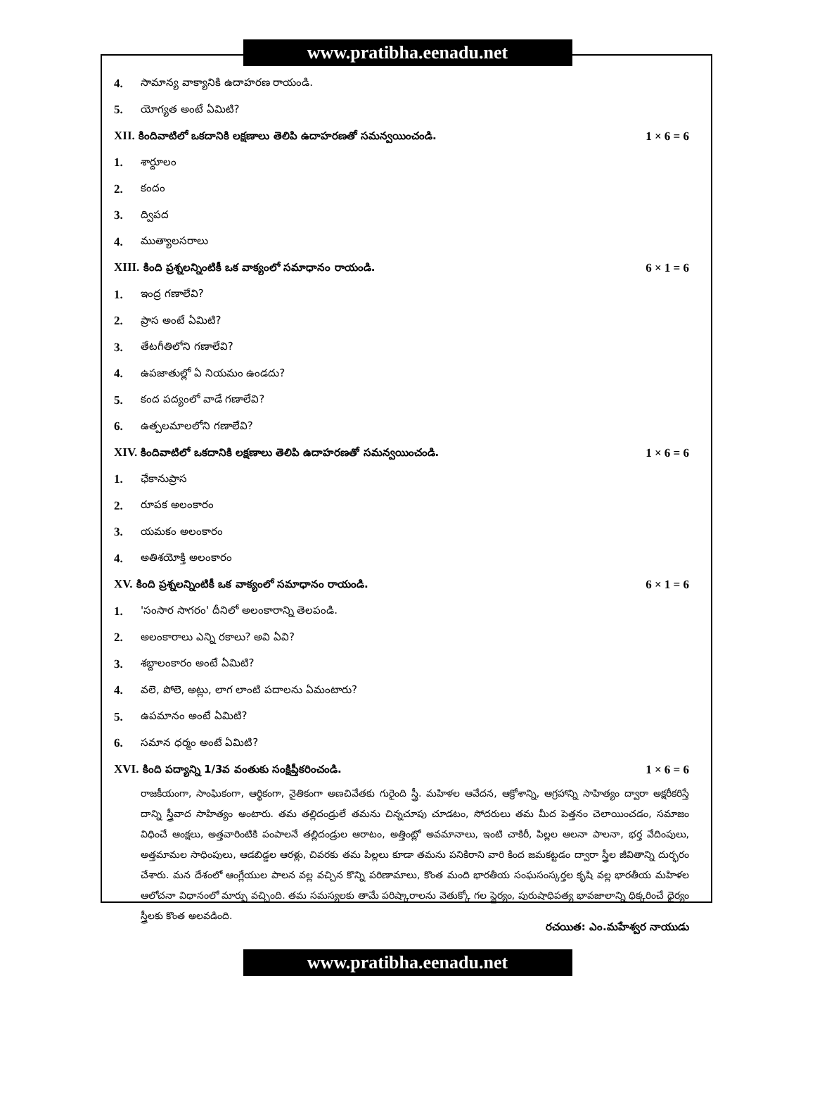www.pratibha.eenadu.net
4. సామాన్య వాక్యానికి ఉదాహరణ రాయండి.
5. యోగ్యత అంటే ఏమిటి?
XII. కిందివాటిలో ఒకదానికి లక్షణాలు తెలిపి ఉదాహరణతో సమన్వయించండి. 1 × 6 = 6
1. శార్దూలం
2. కందం
3. ద్విపద
4. ముత్యాలసరాలు
XIII. కింది ప్రశ్నలన్నింటికీ ఒక వాక్యంలో సమాధానం రాయండి. 6 × 1 = 6
1. ఇంద్ర గణాలేవి?
2. ప్రాస అంటే ఏమిటి?
3. తేటగీతిలోని గణాలేవి?
4. ఉపజాతుల్లో ఏ నియమం ఉండదు?
5. కంద పద్యంలో వాడే గణాలేవి?
6. ఉత్పలమాలలోని గణాలేవి?
XIV. కిందివాటిలో ఒకదానికి లక్షణాలు తెలిపి ఉదాహరణతో సమన్వయించండి. 1 × 6 = 6
1. ఛేకానుప్రాస
2. రూపక అలంకారం
3. యమకం అలంకారం
4. అతిశయోక్తి అలంకారం
XV. కింది ప్రశ్నలన్నింటికీ ఒక వాక్యంలో సమాధానం రాయండి. 6 × 1 = 6
1. 'సంసార సాగరం' దీనిలో అలంకారాన్ని తెలపండి.
2. అలంకారాలు ఎన్ని రకాలు? అవి ఏవి?
3. శబ్దాలంకారం అంటే ఏమిటి?
4. వలె, పోలె, అట్లు, లాగ లాంటి పదాలను ఏమంటారు?
5. ఉపమానం అంటే ఏమిటి?
6. సమాన ధర్మం అంటే ఏమిటి?
XVI. కింది పద్యాన్ని 1/3వ వంతుకు సంక్షిప్తీకరించండి. 1 × 6 = 6
రాజకీయంగా, సాంఘికంగా, ఆర్థికంగా, నైతికంగా అణచివేతకు గురైంది స్త్రీ. మహిళల ఆవేదన, ఆక్రోశాన్ని, ఆగ్రహాన్ని సాహిత్యం ద్వారా అక్షరీకరిస్తే దాన్ని స్త్రీవాద సాహిత్యం అంటారు. తమ తల్లిదండ్రులే తమను చిన్నచూపు చూడటం, సోదరులు తమ మీద పెత్తనం చెలాయించడం, సమాజం విధించే ఆంక్షలు, అత్తవారింటికి పంపాలనే తల్లిదండ్రుల ఆరాటం, అత్తింట్లో అవమానాలు, ఇంటి చాకిరీ, పిల్లల ఆలనా పాలనా, భర్త వేదింపులు, అత్తమామల సాధింపులు, ఆడబిడ్డల ఆరళ్లు, చివరకు తమ పిల్లలు కూడా తమను పనికిరాని వారి కింద జమకట్టడం ద్వారా స్త్రీల జీవితాన్ని దుర్భరం చేశారు. మన దేశంలో ఆంగ్లేయుల పాలన వల్ల వచ్చిన కొన్ని పరిణామాలు, కొంత మంది భారతీయ సంఘసంస్కర్తల కృషి వల్ల భారతీయ మహిళల ఆలోచనా విధానంలో మార్పు వచ్చింది. తమ సమస్యలకు తామే పరిష్కారాలను వెతుక్కో గల స్థైర్యం, పురుషాధిపత్య భావజాలాన్ని ధిక్కరించే ధైర్యం స్త్రీలకు కొంత అలవడింది.
రచయిత: ఎం.మహేశ్వర నాయుడు
www.pratibha.eenadu.net